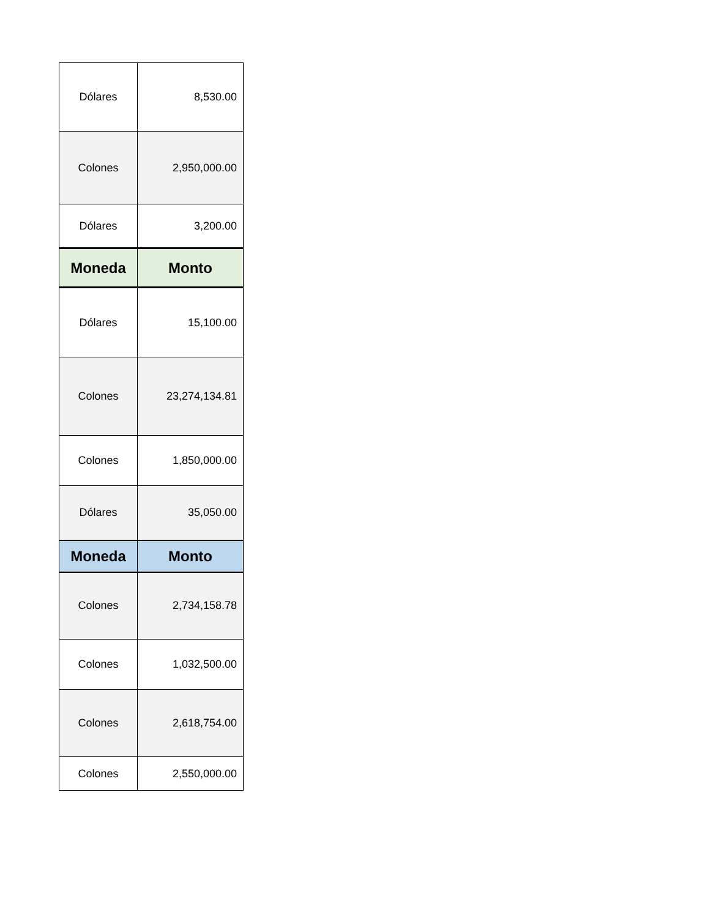| Dólares | 8,530.00 |
| Colones | 2,950,000.00 |
| Dólares | 3,200.00 |
| Moneda | Monto |
| Dólares | 15,100.00 |
| Colones | 23,274,134.81 |
| Colones | 1,850,000.00 |
| Dólares | 35,050.00 |
| Moneda | Monto |
| Colones | 2,734,158.78 |
| Colones | 1,032,500.00 |
| Colones | 2,618,754.00 |
| Colones | 2,550,000.00 |